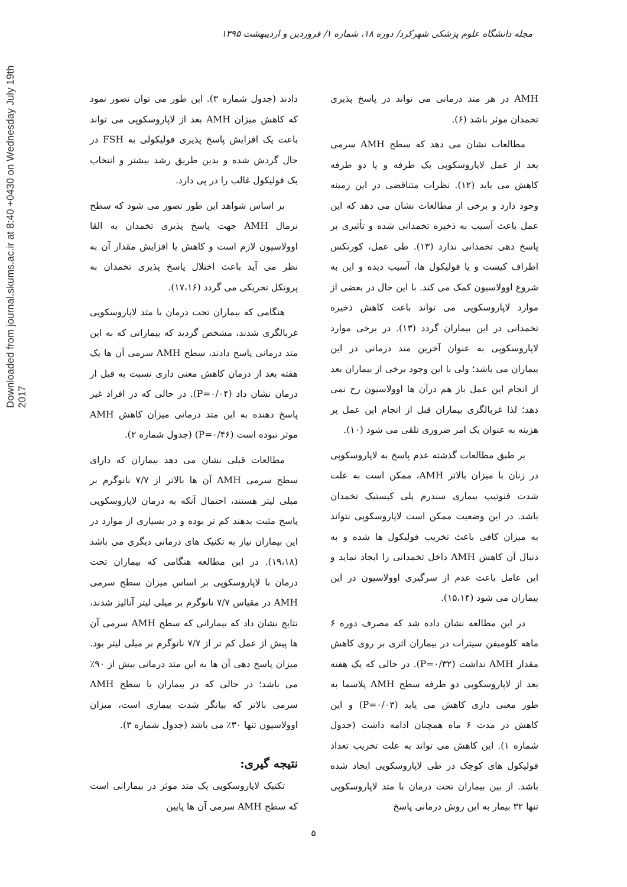Downloaded from journal.skums.ac.ir at 8:40 +0430 on Wednesday July 19th 2017
مجله دانشگاه علوم پزشکی شهرکرد/ دوره ۱۸، شماره ۱/ فروردین و اردیبهشت ۱۳۹۵
AMH در هر متد درمانی می تواند در پاسخ پذیری تخمدان موثر باشد (۶).
مطالعات نشان می دهد که سطح AMH سرمی بعد از عمل لاپاروسکوپی یک طرفه و یا دو طرفه کاهش می یابد (۱۲). نظرات متناقضی در این زمینه وجود دارد و برخی از مطالعات نشان می دهد که این عمل باعث آسیب به ذخیره تخمدانی شده و تأثیری بر پاسخ دهی تخمدانی ندارد (۱۳). طی عمل، کورتکس اطراف کیست و یا فولیکول ها، آسیب دیده و این به شروع اوولاسیون کمک می کند. با این حال در بعضی از موارد لاپاروسکوپی می تواند باعث کاهش ذخیره تخمدانی در این بیماران گردد (۱۳). در برخی موارد لاپاروسکوپی به عنوان آخرین متد درمانی در این بیماران می باشد؛ ولی با این وجود برخی از بیماران بعد از انجام این عمل باز هم درآن ها اوولاسیون رخ نمی دهد؛ لذا غربالگری بیماران قبل از انجام این عمل پر هزینه به عنوان یک امر ضروری تلقی می شود (۱۰).
بر طبق مطالعات گذشته عدم پاسخ به لاپاروسکوپی در زنان با میزان بالاتر AMH، ممکن است به علت شدت فنوتیپ بیماری سندرم پلی کیستیک تخمدان باشد. در این وضعیت ممکن است لاپاروسکوپی نتواند به میزان کافی باعث تخریب فولیکول ها شده و به دنبال آن کاهش AMH داخل تخمدانی را ایجاد نماید و این عامل باعث عدم از سرگیری اوولاسیون در این بیماران می شود (۱۵،۱۴).
در این مطالعه نشان داده شد که مصرف دوره ۶ ماهه کلومیفن سیترات در بیماران اثری بر روی کاهش مقدار AMH نداشت (P=۰/۳۲). در حالی که یک هفته بعد از لاپاروسکوپی دو طرفه سطح AMH پلاسما به طور معنی داری کاهش می یابد (P=۰/۰۳) و این کاهش در مدت ۶ ماه همچنان ادامه داشت (جدول شماره ۱). این کاهش می تواند به علت تخریب تعداد فولیکول های کوچک در طی لاپاروسکوپی ایجاد شده باشد. از بین بیماران تحت درمان با متد لاپاروسکوپی تنها ۳۲ بیمار به این روش درمانی پاسخ
دادند (جدول شماره ۳). این طور می توان تصور نمود که کاهش میزان AMH بعد از لاپاروسکوپی می تواند باعث یک افزایش پاسخ پذیری فولیکولی به FSH در حال گردش شده و بدین طریق رشد بیشتر و انتخاب یک فولیکول غالب را در پی دارد.
بر اساس شواهد این طور تصور می شود که سطح نرمال AMH جهت پاسخ پذیری تخمدان به القا اوولاسیون لازم است و کاهش یا افزایش مقدار آن به نظر می آید باعث اختلال پاسخ پذیری تخمدان به پروتکل تحریکی می گردد (۱۷،۱۶).
هنگامی که بیماران تحت درمان با متد لاپاروسکوپی غربالگری شدند، مشخص گردید که بیمارانی که به این متد درمانی پاسخ دادند، سطح AMH سرمی آن ها یک هفته بعد از درمان کاهش معنی داری نسبت به قبل از درمان نشان داد (P=۰/۰۴). در حالی که در افراد غیر پاسخ دهنده به این متد درمانی میزان کاهش AMH موثر نبوده است (P=۰/۴۶) (جدول شماره ۲).
مطالعات قبلی نشان می دهد بیماران که دارای سطح سرمی AMH آن ها بالاتر از ۷/۷ نانوگرم بر میلی لیتر هستند، احتمال آنکه به درمان لاپاروسکوپی پاسخ مثبت بدهند کم تر بوده و در بسیاری از موارد در این بیماران نیاز به تکنیک های درمانی دیگری می باشد (۱۹،۱۸). در این مطالعه هنگامی که بیماران تحت درمان با لاپاروسکوپی بر اساس میزان سطح سرمی AMH در مقیاس ۷/۷ نانوگرم بر میلی لیتر آنالیز شدند، نتایج نشان داد که بیمارانی که سطح AMH سرمی آن ها پیش از عمل کم تر از ۷/۷ نانوگرم بر میلی لیتر بود. میزان پاسخ دهی آن ها به این متد درمانی بیش از ۹۰٪ می باشد؛ در حالی که در بیماران با سطح AMH سرمی بالاتر که بیانگر شدت بیماری است، میزان اوولاسیون تنها ۳۰٪ می باشد (جدول شماره ۳).
نتیجه گیری:
تکنیک لاپاروسکوپی یک متد موثر در بیمارانی است که سطح AMH سرمی آن ها پایین
۵